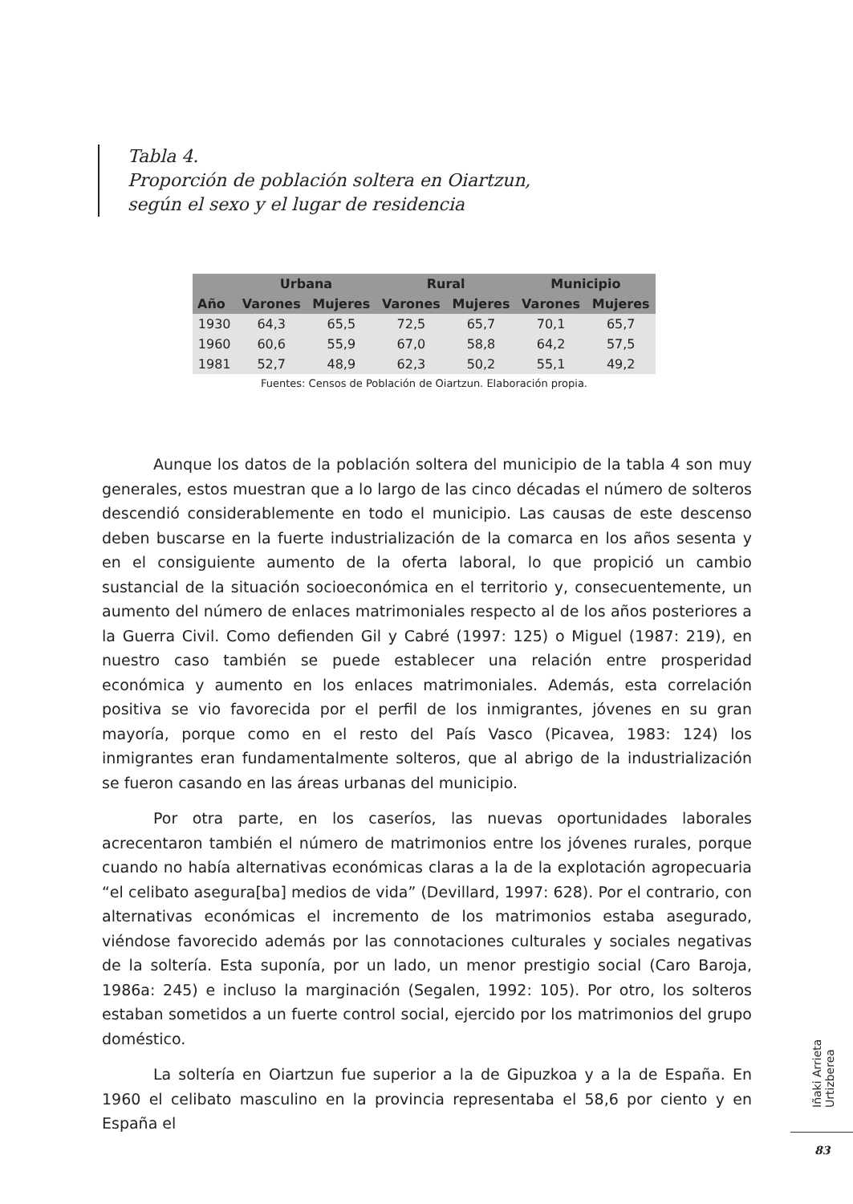Tabla 4.
Proporción de población soltera en Oiartzun,
según el sexo y el lugar de residencia
| | Urbana | | Rural | | Municipio | |
| --- | --- | --- | --- | --- | --- | --- |
| Año | Varones | Mujeres | Varones | Mujeres | Varones | Mujeres |
| 1930 | 64,3 | 65,5 | 72,5 | 65,7 | 70,1 | 65,7 |
| 1960 | 60,6 | 55,9 | 67,0 | 58,8 | 64,2 | 57,5 |
| 1981 | 52,7 | 48,9 | 62,3 | 50,2 | 55,1 | 49,2 |
Fuentes: Censos de Población de Oiartzun. Elaboración propia.
Aunque los datos de la población soltera del municipio de la tabla 4 son muy generales, estos muestran que a lo largo de las cinco décadas el número de solteros descendió considerablemente en todo el municipio. Las causas de este descenso deben buscarse en la fuerte industrialización de la comarca en los años sesenta y en el consiguiente aumento de la oferta laboral, lo que propició un cambio sustancial de la situación socioeconómica en el territorio y, consecuentemente, un aumento del número de enlaces matrimoniales respecto al de los años posteriores a la Guerra Civil. Como defienden Gil y Cabré (1997: 125) o Miguel (1987: 219), en nuestro caso también se puede establecer una relación entre prosperidad económica y aumento en los enlaces matrimoniales. Además, esta correlación positiva se vio favorecida por el perfil de los inmigrantes, jóvenes en su gran mayoría, porque como en el resto del País Vasco (Picavea, 1983: 124) los inmigrantes eran fundamentalmente solteros, que al abrigo de la industrialización se fueron casando en las áreas urbanas del municipio.
Por otra parte, en los caseríos, las nuevas oportunidades laborales acrecentaron también el número de matrimonios entre los jóvenes rurales, porque cuando no había alternativas económicas claras a la de la explotación agropecuaria “el celibato asegura[ba] medios de vida” (Devillard, 1997: 628). Por el contrario, con alternativas económicas el incremento de los matrimonios estaba asegurado, viéndose favorecido además por las connotaciones culturales y sociales negativas de la soltería. Esta suponía, por un lado, un menor prestigio social (Caro Baroja, 1986a: 245) e incluso la marginación (Segalen, 1992: 105). Por otro, los solteros estaban sometidos a un fuerte control social, ejercido por los matrimonios del grupo doméstico.
La soltería en Oiartzun fue superior a la de Gipuzkoa y a la de España. En 1960 el celibato masculino en la provincia representaba el 58,6 por ciento y en España el
Iñaki Arrieta Urtizberea
83